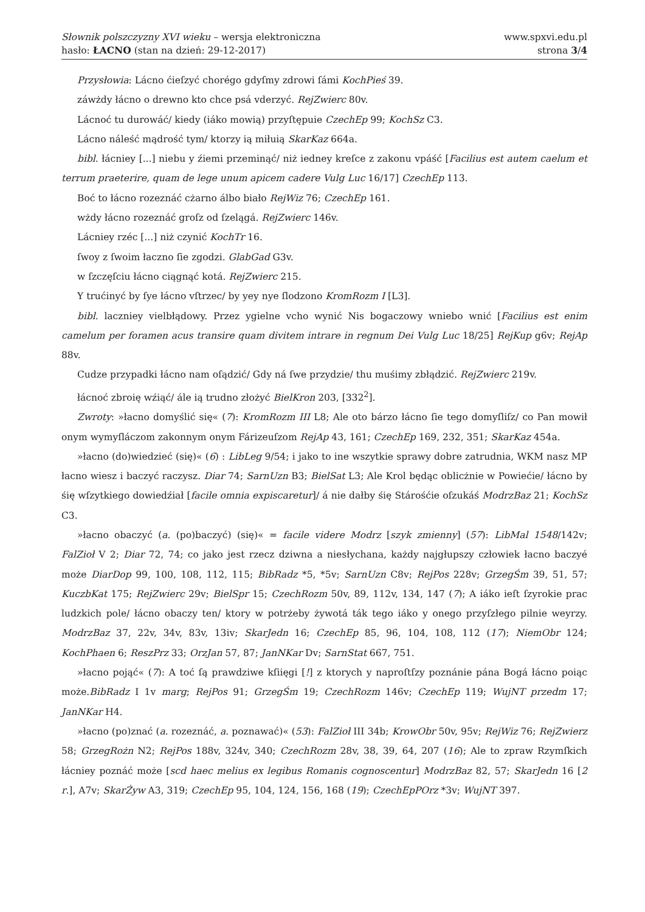Słownik polszczyzny XVI wieku – wersja elektroniczna
hasło: ŁACNO (stan na dzień: 29-12-2017)
www.spxvi.edu.pl
strona 3/4
Przysłowia: Lácno ćieſzyć chorégo gdyſmy zdrowi ſámi KochPieś 39.
záwżdy łácno o drewno kto chce psá vderzyć. RejZwierc 80v.
Lácnoć tu durowáć/ kiedy (iáko mowią) przyſtępuie CzechEp 99; KochSz C3.
Lácno náleść mądrość tym/ ktorzy ią miłuią SkarKaz 664a.
bibl. łácniey [...] niebu y źiemi przeminąć/ niż iedney kreſce z zakonu vpáść [Facilius est autem caelum et terrum praeterire, quam de lege unum apicem cadere Vulg Luc 16/17] CzechEp 113.
Boć to łácno rozeznáć cżarno álbo biało RejWiz 76; CzechEp 161.
wżdy łácno rozeznáć groſz od ſzelągá. RejZwierc 146v.
Lácniey rzéc [...] niż czynić KochTr 16.
ſwoy z ſwoim łaczno ſie zgodzi. GlabGad G3v.
w ſzczęſciu łácno ciągnąć kotá. RejZwierc 215.
Y trućinyć by ſye łácno vſtrzec/ by yey nye ſlodzono KromRozm I [L3].
bibl. laczniey vielbłądowy. Przez ygielne vcho wynić Nis bogaczowy wniebo wnić [Facilius est enim camelum per foramen acus transire quam divitem intrare in regnum Dei Vulg Luc 18/25] RejKup g6v; RejAp 88v.
Cudze przypadki łácno nam oſądzić/ Gdy ná ſwe przydzie/ thu muśimy zbłądzić. RejZwierc 219v.
łácnoć zbroię wźiąć/ ále ią trudno złożyć BielKron 203, [332<sup>2</sup>].
Zwroty: »łacno domyślić się« (7): KromRozm III L8; Ale oto bárzo łácno ſie tego domyſliſz/ co Pan mowił onym wymyſláczom zakonnym onym Fárizeuſzom RejAp 43, 161; CzechEp 169, 232, 351; SkarKaz 454a.
»łacno (do)wiedzieć (się)« (6) : LibLeg 9/54; i jako to ine wszytkie sprawy dobre zatrudnia, WKM nasz MP łacno wiesz i baczyć raczysz. Diar 74; SarnUzn B3; BielSat L3; Ale Krol będąc oblicżnie w Powiećie/ łácno by śię wſzytkiego dowiedźiał [facile omnia expiscaretur]/ á nie dałby śię Stárośćie oſzukáś ModrzBaz 21; KochSz C3.
»łacno obaczyć (a. (po)baczyć) (się)« = facile videre Modrz [szyk zmienny] (57): LibMal 1548/142v; FalZioł V 2; Diar 72, 74; co jako jest rzecz dziwna a niesłychana, każdy najgłupszy człowiek łacno baczyé może DiarDop 99, 100, 108, 112, 115; BibRadz *5, *5v; SarnUzn C8v; RejPos 228v; GrzegŚm 39, 51, 57; KuczbKat 175; RejZwierc 29v; BielSpr 15; CzechRozm 50v, 89, 112v, 134, 147 (7); A iáko ieſt ſzyrokie prac ludzkich pole/ łácno obaczy ten/ ktory w potrżeby żywotá ták tego iáko y onego przyſzłego pilnie weyrzy. ModrzBaz 37, 22v, 34v, 83v, 13iv; SkarJedn 16; CzechEp 85, 96, 104, 108, 112 (17); NiemObr 124; KochPhaen 6; ReszPrz 33; OrzJan 57, 87; JanNKar Dv; SarnStat 667, 751.
»łacno pojąć« (7): A toć ſą prawdziwe kſiięgi [!] z ktorych y naproſtſzy poznánie pána Bogá łácno poiąc może.BibRadz I 1v marg; RejPos 91; GrzegŚm 19; CzechRozm 146v; CzechEp 119; WujNT przedm 17; JanNKar H4.
»łacno (po)znać (a. rozeznáć, a. poznawać)« (53): FalZioł III 34b; KrowObr 50v, 95v; RejWiz 76; RejZwierz 58; GrzegRożn N2; RejPos 188v, 324v, 340; CzechRozm 28v, 38, 39, 64, 207 (16); Ale to zpraw Rzymſkich łácniey poznáć może [scd haec melius ex legibus Romanis cognoscentur] ModrzBaz 82, 57; SkarJedn 16 [2 r.], A7v; SkarŻyw A3, 319; CzechEp 95, 104, 124, 156, 168 (19); CzechEpPOrz *3v; WujNT 397.